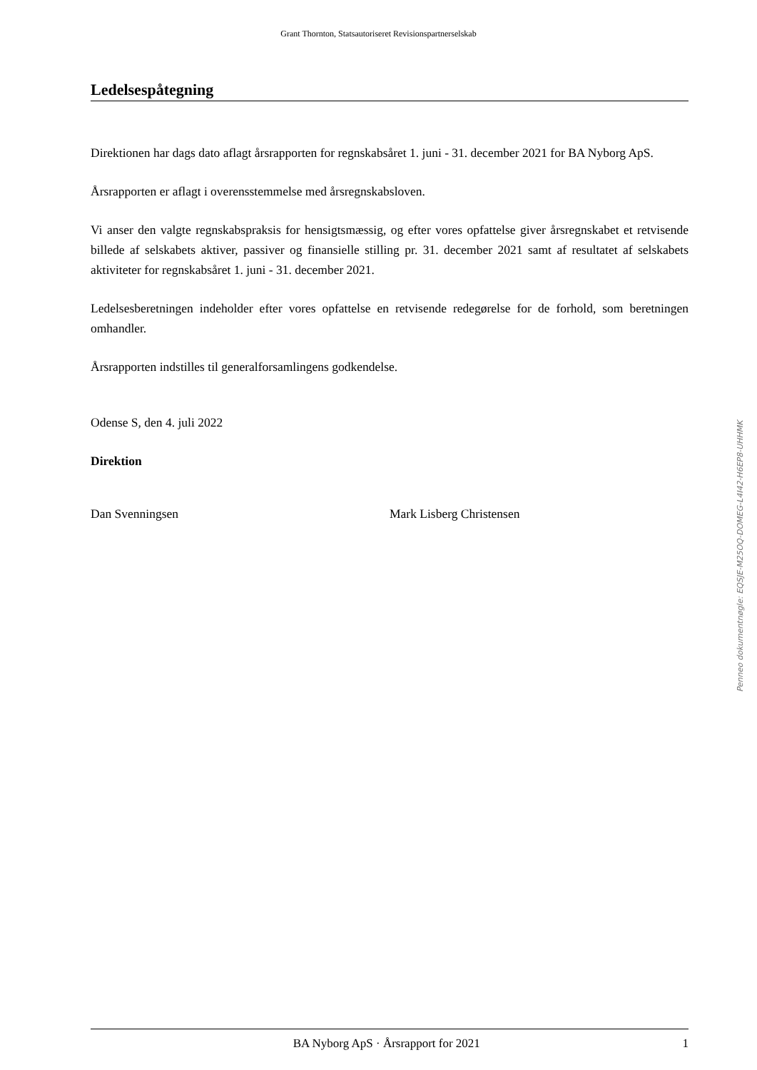Grant Thornton, Statsautoriseret Revisionspartnerselskab
Ledelsespåtegning
Direktionen har dags dato aflagt årsrapporten for regnskabsåret 1. juni - 31. december 2021 for BA Nyborg ApS.
Årsrapporten er aflagt i overensstemmelse med årsregnskabsloven.
Vi anser den valgte regnskabspraksis for hensigtsmæssig, og efter vores opfattelse giver årsregnskabet et retvisende billede af selskabets aktiver, passiver og finansielle stilling pr. 31. december 2021 samt af resultatet af selskabets aktiviteter for regnskabsåret 1. juni - 31. december 2021.
Ledelsesberetningen indeholder efter vores opfattelse en retvisende redegørelse for de forhold, som beretningen omhandler.
Årsrapporten indstilles til generalforsamlingens godkendelse.
Odense S, den 4. juli 2022
Direktion
Dan Svenningsen Mark Lisberg Christensen
Penneo dokumentnøgle: EQSJE-M25OQ-DOMEG-L4I42-H6EP8-UHHMK
BA Nyborg ApS · Årsrapport for 2021 1